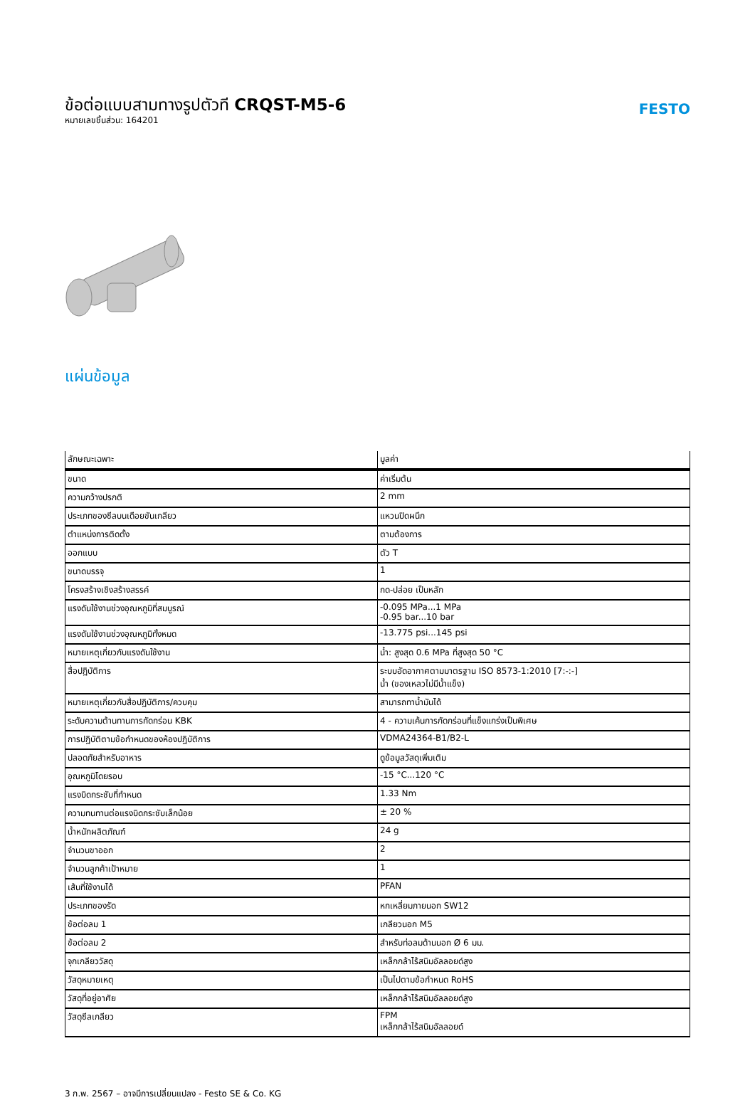ข้อต่อแบบสามทางรูปตัวที CRQST-M5-6
หมายเลขชิ้นส่วน: 164201
FESTO
แผ่นข้อมูล
| ลักษณะเฉพาะ | มูลค่า |
| --- | --- |
| ขนาด | ค่าเริ่มต้น |
| ความกว้างปรกติ | 2 mm |
| ประเภทของซีลบนเดือยขันเกลียว | แหวนปิดผนึก |
| ตำแหน่งการติดตั้ง | ตามต้องการ |
| ออกแบบ | ตัว T |
| ขนาดบรรจุ | 1 |
| โครงสร้างเชิงสร้างสรรค์ | กด-ปล่อย เป็นหลัก |
| แรงดันใช้งานช่วงอุณหภูมิที่สมบูรณ์ | -0.095 MPa...1 MPa -0.95 bar...10 bar |
| แรงดันใช้งานช่วงอุณหภูมิทั้งหมด | -13.775 psi...145 psi |
| หมายเหตุเกี่ยวกับแรงดันใช้งาน | น้ำ: สูงสุด 0.6 MPa ที่สูงสุด 50 °C |
| สื่อปฏิบัติการ | ระบบอัดอากาศตามมาตรฐาน ISO 8573-1:2010 [7:-:-] น้ำ (ของเหลวไม่มีน้ำแข็ง) |
| หมายเหตุเกี่ยวกับสื่อปฏิบัติการ/ควบคุม | สามารถทาน้ำมันได้ |
| ระดับความต้านทานการกัดกร่อน KBK | 4 - ความเค้นการกัดกร่อนที่แข็งแกร่งเป็นพิเศษ |
| การปฏิบัติตามข้อกำหนดของห้องปฏิบัติการ | VDMA24364-B1/B2-L |
| ปลอดภัยสำหรับอาหาร | ดูข้อมูลวัสดุเพิ่มเติม |
| อุณหภูมิโดยรอบ | -15 °C...120 °C |
| แรงบิดกระชับที่กำหนด | 1.33 Nm |
| ความทนทานต่อแรงบิดกระชับเล็กน้อย | ± 20 % |
| น้ำหนักผลิตภัณฑ์ | 24 g |
| จำนวนขาออก | 2 |
| จำนวนลูกค้าเป้าหมาย | 1 |
| เส้นที่ใช้งานได้ | PFAN |
| ประเภทของรัด | หกเหลี่ยมภายนอก SW12 |
| ข้อต่อลม 1 | เกลียวนอก M5 |
| ข้อต่อลม 2 | สำหรับท่อลมด้านนอก Ø 6 มม. |
| จุกเกลียววัสดุ | เหล็กกล้าไร้สนิมอัลลอยด์สูง |
| วัสดุหมายเหตุ | เป็นไปตามข้อกำหนด RoHS |
| วัสดุที่อยู่อาศัย | เหล็กกล้าไร้สนิมอัลลอยด์สูง |
| วัสดุซีลเกลียว | FPM เหล็กกล้าไร้สนิมอัลลอยด์ |
3 ก.พ. 2567 – อาจมีการเปลี่ยนแปลง - Festo SE & Co. KG